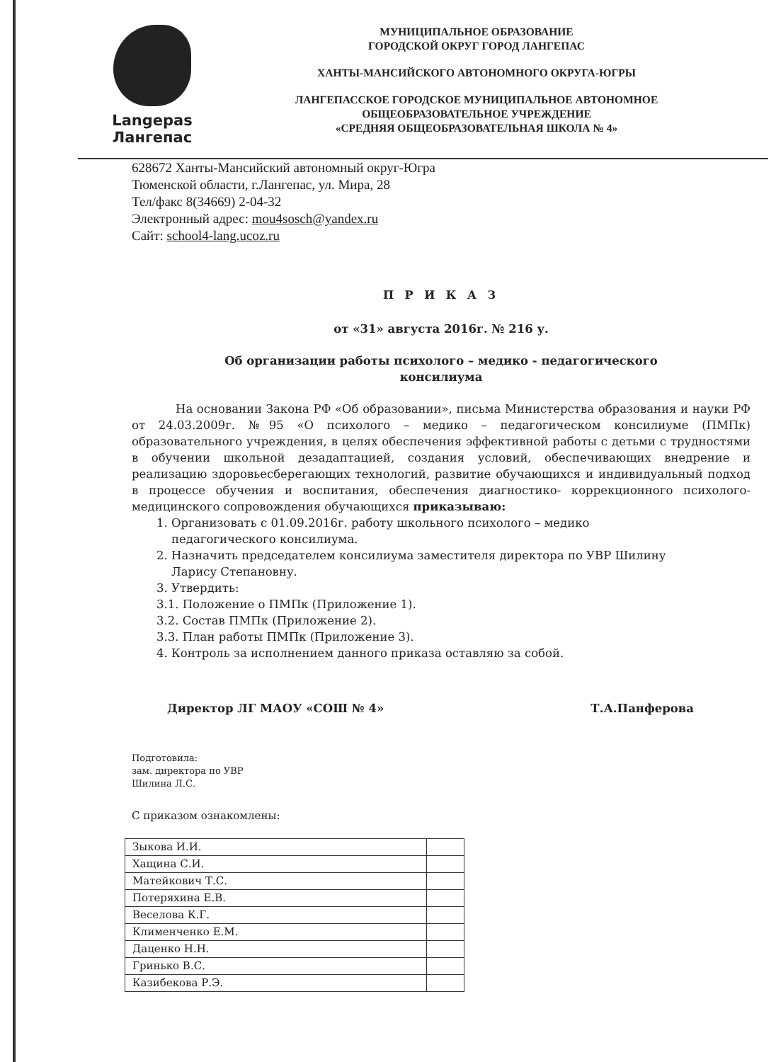Langepas
Лангепас
МУНИЦИПАЛЬНОЕ ОБРАЗОВАНИЕ
ГОРОДСКОЙ ОКРУГ ГОРОД ЛАНГЕПАС
ХАНТЫ-МАНСИЙСКОГО АВТОНОМНОГО ОКРУГА-ЮГРЫ
ЛАНГЕПАССКОЕ ГОРОДСКОЕ МУНИЦИПАЛЬНОЕ АВТОНОМНОЕ
ОБЩЕОБРАЗОВАТЕЛЬНОЕ УЧРЕЖДЕНИЕ
«СРЕДНЯЯ ОБЩЕОБРАЗОВАТЕЛЬНАЯ ШКОЛА № 4»
628672 Ханты-Мансийский автономный округ-Югра
Тюменской области, г.Лангепас, ул. Мира, 28
Тел/факс 8(34669) 2-04-32
Электронный адрес: mou4sosch@yandex.ru
Сайт: school4-lang.ucoz.ru
П Р И К А З
от «31» августа 2016г. № 216 у.
Об организации работы психолого – медико - педагогического
консилиума
На основании Закона РФ «Об образовании», письма Министерства образования и науки РФ от 24.03.2009г. №95 «О психолого – медико – педагогическом консилиуме (ПМПк) образовательного учреждения, в целях обеспечения эффективной работы с детьми с трудностями в обучении школьной дезадаптацией, создания условий, обеспечивающих внедрение и реализацию здоровьесберегающих технологий, развитие обучающихся и индивидуальный подход в процессе обучения и воспитания, обеспечения диагностико- коррекционного психолого-медицинского сопровождения обучающихся приказываю:
1. Организовать с 01.09.2016г. работу школьного психолого – медико
педагогического консилиума.
2. Назначить председателем консилиума заместителя директора по УВР Шилину
Ларису Степановну.
3. Утвердить:
3.1. Положение о ПМПк (Приложение 1).
3.2. Состав ПМПк (Приложение 2).
3.3. План работы ПМПк (Приложение 3).
4. Контроль за исполнением данного приказа оставляю за собой.
Директор ЛГ МАОУ «СОШ № 4» Т.А.Панферова
Подготовила:
зам. директора по УВР
Шилина Л.С.
С приказом ознакомлены:
| Зыкова И.И. | |
| Хащина С.И. | |
| Матейкович Т.С. | |
| Потеряхина Е.В. | |
| Веселова К.Г. | |
| Клименченко Е.М. | |
| Даценко Н.Н. | |
| Гринько В.С. | |
| Казибекова Р.Э. | |